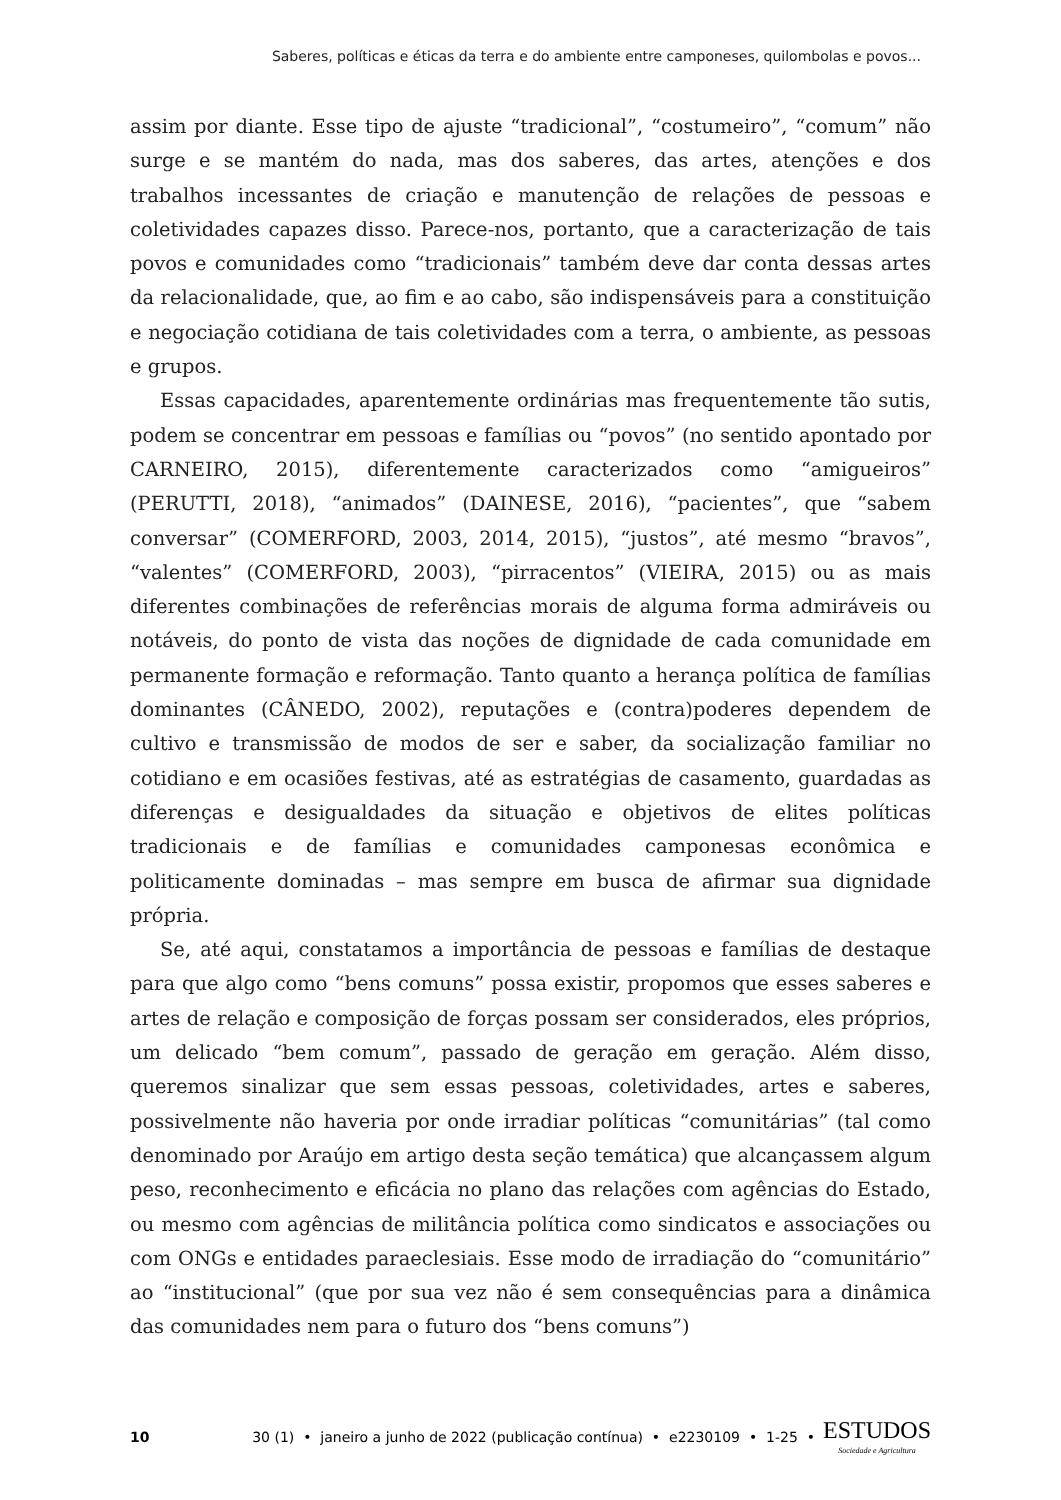Saberes, políticas e éticas da terra e do ambiente entre camponeses, quilombolas e povos...
assim por diante. Esse tipo de ajuste “tradicional”, “costumeiro”, “comum” não surge e se mantém do nada, mas dos saberes, das artes, atenções e dos trabalhos incessantes de criação e manutenção de relações de pessoas e coletividades capazes disso. Parece-nos, portanto, que a caracterização de tais povos e comunidades como “tradicionais” também deve dar conta dessas artes da relacionalidade, que, ao fim e ao cabo, são indispensáveis para a constituição e negociação cotidiana de tais coletividades com a terra, o ambiente, as pessoas e grupos.
Essas capacidades, aparentemente ordinárias mas frequentemente tão sutis, podem se concentrar em pessoas e famílias ou “povos” (no sentido apontado por CARNEIRO, 2015), diferentemente caracterizados como “amigueiros” (PERUTTI, 2018), “animados” (DAINESE, 2016), “pacientes”, que “sabem conversar” (COMERFORD, 2003, 2014, 2015), “justos”, até mesmo “bravos”, “valentes” (COMERFORD, 2003), “pirracentos” (VIEIRA, 2015) ou as mais diferentes combinações de referências morais de alguma forma admiráveis ou notáveis, do ponto de vista das noções de dignidade de cada comunidade em permanente formação e reformação. Tanto quanto a herança política de famílias dominantes (CÂNEDO, 2002), reputações e (contra)poderes dependem de cultivo e transmissão de modos de ser e saber, da socialização familiar no cotidiano e em ocasiões festivas, até as estratégias de casamento, guardadas as diferenças e desigualdades da situação e objetivos de elites políticas tradicionais e de famílias e comunidades camponesas econômica e politicamente dominadas – mas sempre em busca de afirmar sua dignidade própria.
Se, até aqui, constatamos a importância de pessoas e famílias de destaque para que algo como “bens comuns” possa existir, propomos que esses saberes e artes de relação e composição de forças possam ser considerados, eles próprios, um delicado “bem comum”, passado de geração em geração. Além disso, queremos sinalizar que sem essas pessoas, coletividades, artes e saberes, possivelmente não haveria por onde irradiar políticas “comunitárias” (tal como denominado por Araújo em artigo desta seção temática) que alcançassem algum peso, reconhecimento e eficácia no plano das relações com agências do Estado, ou mesmo com agências de militância política como sindicatos e associações ou com ONGs e entidades paraeclesiais. Esse modo de irradiação do “comunitário” ao “institucional” (que por sua vez não é sem consequências para a dinâmica das comunidades nem para o futuro dos “bens comuns”)
10 30 (1) • janeiro a junho de 2022 (publicação contínua) • e2230109 • 1-25 • ESTUDOS
Sociedade e Agricultura